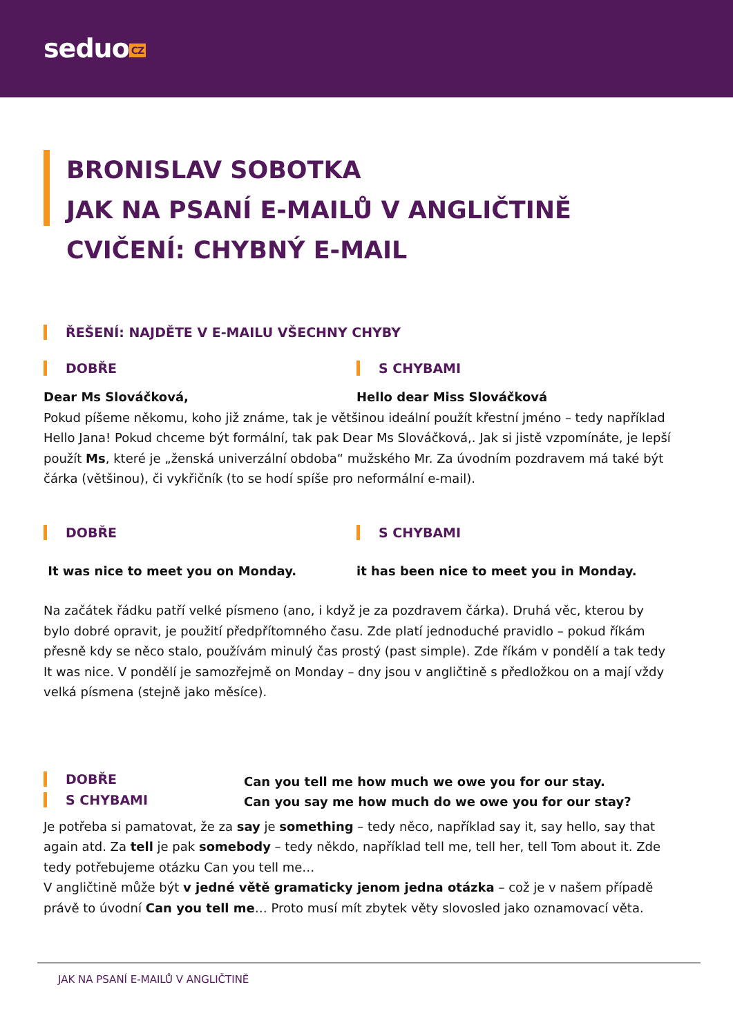seduo CZ
BRONISLAV SOBOTKA
JAK NA PSANÍ E-MAILŮ V ANGLIČTINĚ
CVIČENÍ: CHYBNÝ E-MAIL
ŘEŠENÍ: NAJDĚTE V E-MAILU VŠECHNY CHYBY
DOBŘE S CHYBAMI
Dear Ms Slováčková, Hello dear Miss Slováčková
Pokud píšeme někomu, koho již známe, tak je většinou ideální použít křestní jméno – tedy například Hello Jana! Pokud chceme být formální, tak pak Dear Ms Slováčková,. Jak si jistě vzpomínáte, je lepší použít Ms, které je „ženská univerzální obdoba“ mužského Mr. Za úvodním pozdravem má také být čárka (většinou), či vykřičník (to se hodí spíše pro neformální e-mail).
DOBŘE S CHYBAMI
It was nice to meet you on Monday.
it has been nice to meet you in Monday.
Na začátek řádku patří velké písmeno (ano, i když je za pozdravem čárka). Druhá věc, kterou by bylo dobré opravit, je použití předpřítomného času. Zde platí jednoduché pravidlo – pokud říkám přesně kdy se něco stalo, používám minulý čas prostý (past simple). Zde říkám v pondělí a tak tedy It was nice. V pondělí je samozřejmě on Monday – dny jsou v angličtině s předložkou on a mají vždy velká písmena (stejně jako měsíce).
DOBŘE
S CHYBAMI
Can you tell me how much we owe you for our stay.
Can you say me how much do we owe you for our stay?
Je potřeba si pamatovat, že za say je something – tedy něco, například say it, say hello, say that again atd. Za tell je pak somebody – tedy někdo, například tell me, tell her, tell Tom about it. Zde tedy potřebujeme otázku Can you tell me…
V angličtině může být v jedné větě gramaticky jenom jedna otázka – což je v našem případě právě to úvodní Can you tell me… Proto musí mít zbytek věty slovosled jako oznamovací věta.
JAK NA PSANÍ E-MAILŮ V ANGLIČTINĚ